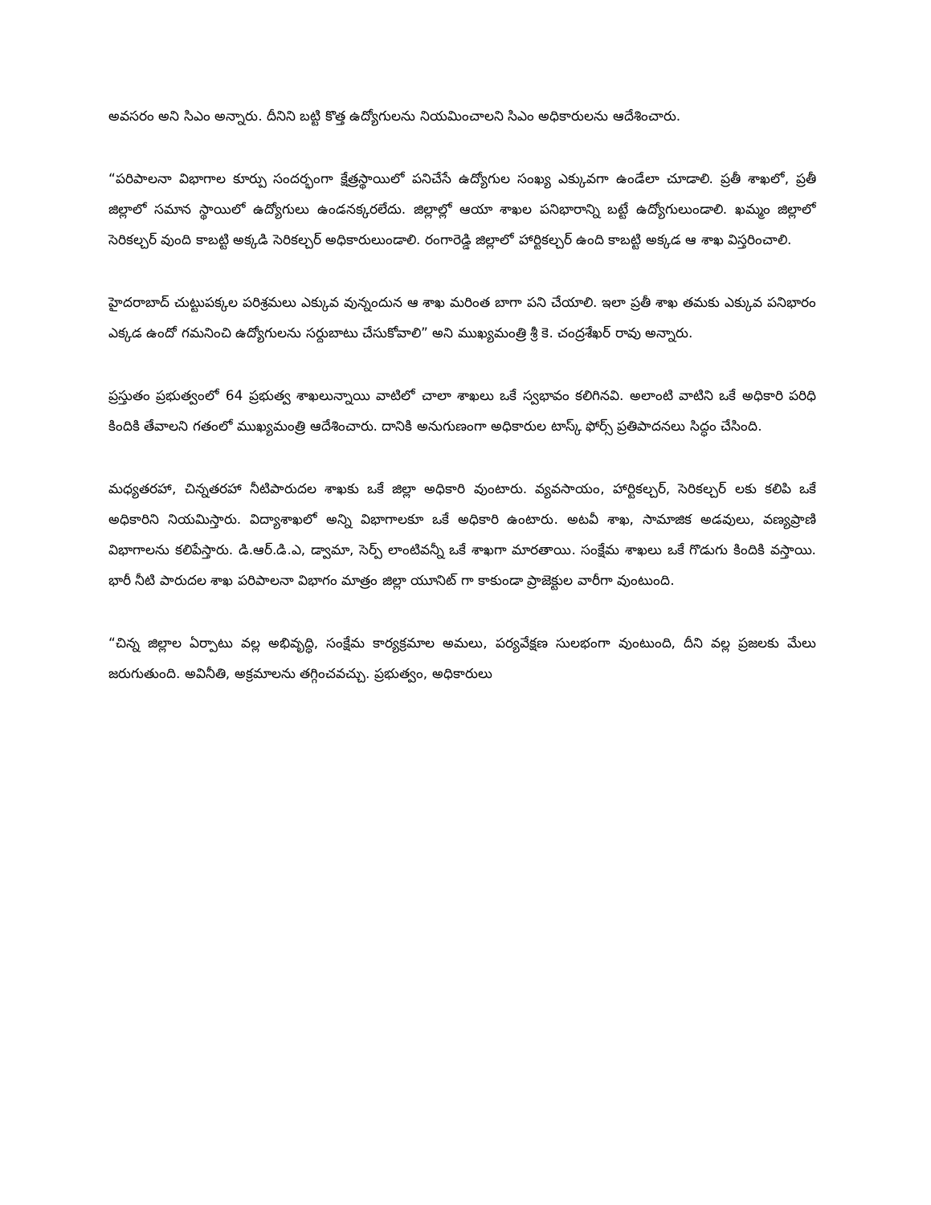అవసరం అని సిఎం అన్నారు. దీనిని బట్టి కొత్త ఉద్యోగులను నియమించాలని సిఎం అధికారులను ఆదేశించారు.
“పరిపాలనా విభాగాల కూర్పు సందర్భంగా క్షేత్రస్థాయిలో పనిచేసే ఉద్యోగుల సంఖ్య ఎక్కువగా ఉండేలా చూడాలి. ప్రతీ శాఖలో, ప్రతీ జిల్లాలో సమాన స్థాయిలో ఉద్యోగులు ఉండనక్కరలేదు. జిల్లాల్లో ఆయా శాఖల పనిభారాన్ని బట్టే ఉద్యోగులుండాలి. ఖమ్మం జిల్లాలో సెరికల్చర్ వుంది కాబట్టి అక్కడి సెరికల్చర్ అధికారులుండాలి. రంగారెడ్డి జిల్లాలో హార్టికల్చర్ ఉంది కాబట్టి అక్కడ ఆ శాఖ విస్తరించాలి.
హైదరాబాద్ చుట్టుపక్కల పరిశ్రమలు ఎక్కువ వున్నందున ఆ శాఖ మరింత బాగా పని చేయాలి. ఇలా ప్రతీ శాఖ తమకు ఎక్కువ పనిభారం ఎక్కడ ఉందో గమనించి ఉద్యోగులను సర్దుబాటు చేసుకోవాలి” అని ముఖ్యమంత్రి శ్రీ కె. చంద్రశేఖర్ రావు అన్నారు.
ప్రస్తుతం ప్రభుత్వంలో 64 ప్రభుత్వ శాఖలున్నాయి వాటిలో చాలా శాఖలు ఒకే స్వభావం కలిగినవి. అలాంటి వాటిని ఒకే అధికారి పరిధి కిందికి తేవాలని గతంలో ముఖ్యమంత్రి ఆదేశించారు. దానికి అనుగుణంగా అధికారుల టాస్క్ ఫోర్స్ ప్రతిపాదనలు సిద్ధం చేసింది.
మధ్యతరహా, చిన్నతరహా నీటిపారుదల శాఖకు ఒకే జిల్లా అధికారి వుంటారు. వ్యవసాయం, హార్టికల్చర్, సెరికల్చర్ లకు కలిపి ఒకే అధికారిని నియమిస్తారు. విద్యాశాఖలో అన్ని విభాగాలకూ ఒకే అధికారి ఉంటారు. అటవీ శాఖ, సామాజిక అడవులు, వణ్యప్రాణి విభాగాలను కలిపేస్తారు. డి.ఆర్.డి.ఎ, డ్వామా, సెర్ప్ లాంటివన్నీ ఒకే శాఖగా మారతాయి. సంక్షేమ శాఖలు ఒకే గొడుగు కిందికి వస్తాయి. భారీ నీటి పారుదల శాఖ పరిపాలనా విభాగం మాత్రం జిల్లా యూనిట్ గా కాకుండా ప్రాజెక్టుల వారీగా వుంటుంది.
“చిన్న జిల్లాల ఏర్పాటు వల్ల అభివృద్ధి, సంక్షేమ కార్యక్రమాల అమలు, పర్యవేక్షణ సులభంగా వుంటుంది, దీని వల్ల ప్రజలకు మేలు జరుగుతుంది. అవినీతి, అక్రమాలను తగ్గించవచ్చు. ప్రభుత్వం, అధికారులు